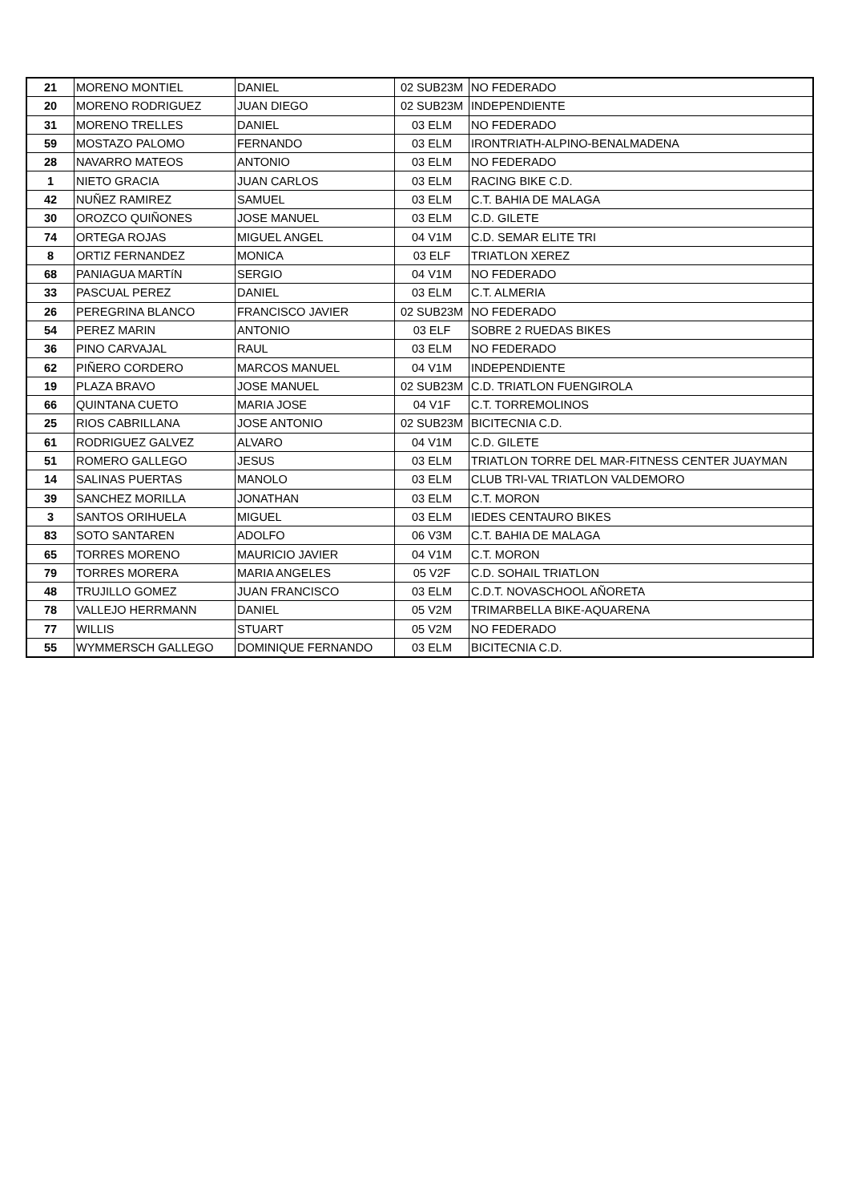| 21 | MORENO MONTIEL | DANIEL | 02 SUB23M | NO FEDERADO |
| 20 | MORENO RODRIGUEZ | JUAN DIEGO | 02 SUB23M | INDEPENDIENTE |
| 31 | MORENO TRELLES | DANIEL | 03 ELM | NO FEDERADO |
| 59 | MOSTAZO PALOMO | FERNANDO | 03 ELM | IRONTRIATH-ALPINO-BENALMADENA |
| 28 | NAVARRO MATEOS | ANTONIO | 03 ELM | NO FEDERADO |
| 1 | NIETO GRACIA | JUAN CARLOS | 03 ELM | RACING BIKE C.D. |
| 42 | NUÑEZ RAMIREZ | SAMUEL | 03 ELM | C.T. BAHIA DE MALAGA |
| 30 | OROZCO QUIÑONES | JOSE MANUEL | 03 ELM | C.D. GILETE |
| 74 | ORTEGA ROJAS | MIGUEL ANGEL | 04 V1M | C.D. SEMAR ELITE TRI |
| 8 | ORTIZ FERNANDEZ | MONICA | 03 ELF | TRIATLON XEREZ |
| 68 | PANIAGUA MARTíN | SERGIO | 04 V1M | NO FEDERADO |
| 33 | PASCUAL PEREZ | DANIEL | 03 ELM | C.T. ALMERIA |
| 26 | PEREGRINA BLANCO | FRANCISCO JAVIER | 02 SUB23M | NO FEDERADO |
| 54 | PEREZ MARIN | ANTONIO | 03 ELF | SOBRE 2 RUEDAS BIKES |
| 36 | PINO CARVAJAL | RAUL | 03 ELM | NO FEDERADO |
| 62 | PIÑERO CORDERO | MARCOS MANUEL | 04 V1M | INDEPENDIENTE |
| 19 | PLAZA BRAVO | JOSE MANUEL | 02 SUB23M | C.D. TRIATLON FUENGIROLA |
| 66 | QUINTANA CUETO | MARIA JOSE | 04 V1F | C.T. TORREMOLINOS |
| 25 | RIOS CABRILLANA | JOSE ANTONIO | 02 SUB23M | BICITECNIA C.D. |
| 61 | RODRIGUEZ GALVEZ | ALVARO | 04 V1M | C.D. GILETE |
| 51 | ROMERO GALLEGO | JESUS | 03 ELM | TRIATLON TORRE DEL MAR-FITNESS CENTER JUAYMAN |
| 14 | SALINAS PUERTAS | MANOLO | 03 ELM | CLUB TRI-VAL TRIATLON VALDEMORO |
| 39 | SANCHEZ MORILLA | JONATHAN | 03 ELM | C.T. MORON |
| 3 | SANTOS ORIHUELA | MIGUEL | 03 ELM | IEDES CENTAURO BIKES |
| 83 | SOTO SANTAREN | ADOLFO | 06 V3M | C.T. BAHIA DE MALAGA |
| 65 | TORRES MORENO | MAURICIO JAVIER | 04 V1M | C.T. MORON |
| 79 | TORRES MORERA | MARIA ANGELES | 05 V2F | C.D. SOHAIL TRIATLON |
| 48 | TRUJILLO GOMEZ | JUAN FRANCISCO | 03 ELM | C.D.T. NOVASCHOOL AÑORETA |
| 78 | VALLEJO HERRMANN | DANIEL | 05 V2M | TRIMARBELLA BIKE-AQUARENA |
| 77 | WILLIS | STUART | 05 V2M | NO FEDERADO |
| 55 | WYMMERSCH GALLEGO | DOMINIQUE FERNANDO | 03 ELM | BICITECNIA C.D. |